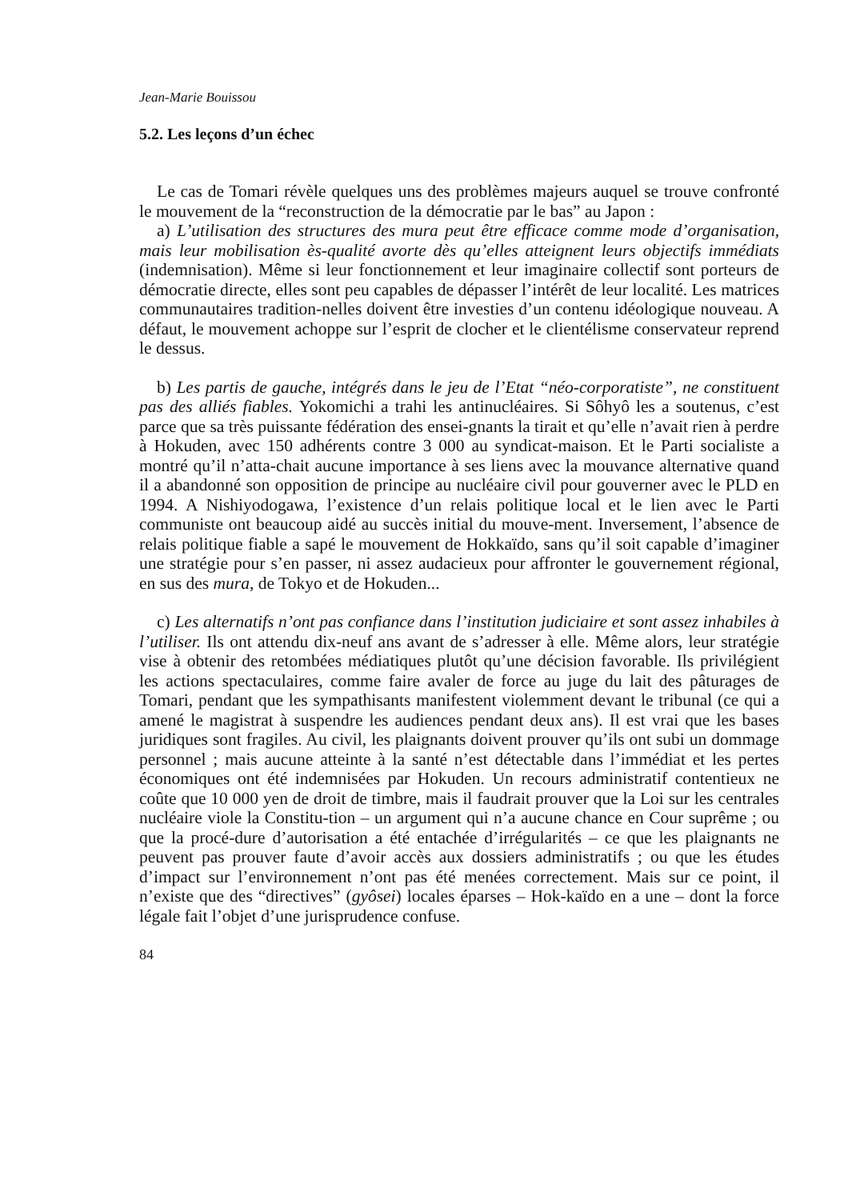Jean-Marie Bouissou
5.2. Les leçons d’un échec
Le cas de Tomari révèle quelques uns des problèmes majeurs auquel se trouve confronté le mouvement de la “reconstruction de la démocratie par le bas” au Japon :
a) L’utilisation des structures des mura peut être efficace comme mode d’organisation, mais leur mobilisation ès-qualité avorte dès qu’elles atteignent leurs objectifs immédiats (indemnisation). Même si leur fonctionnement et leur imaginaire collectif sont porteurs de démocratie directe, elles sont peu capables de dépasser l’intérêt de leur localité. Les matrices communautaires tradition-nelles doivent être investies d’un contenu idéologique nouveau. A défaut, le mouvement achoppe sur l’esprit de clocher et le clientélisme conservateur reprend le dessus.
b) Les partis de gauche, intégrés dans le jeu de l’Etat “néo-corporatiste”, ne constituent pas des alliés fiables. Yokomichi a trahi les antinucléaires. Si Sôhyô les a soutenus, c’est parce que sa très puissante fédération des ensei-gnants la tirait et qu’elle n’avait rien à perdre à Hokuden, avec 150 adhérents contre 3 000 au syndicat-maison. Et le Parti socialiste a montré qu’il n’atta-chait aucune importance à ses liens avec la mouvance alternative quand il a abandonné son opposition de principe au nucléaire civil pour gouverner avec le PLD en 1994. A Nishiyodogawa, l’existence d’un relais politique local et le lien avec le Parti communiste ont beaucoup aidé au succès initial du mouve-ment. Inversement, l’absence de relais politique fiable a sapé le mouvement de Hokkaïdo, sans qu’il soit capable d’imaginer une stratégie pour s’en passer, ni assez audacieux pour affronter le gouvernement régional, en sus des mura, de Tokyo et de Hokuden...
c) Les alternatifs n’ont pas confiance dans l’institution judiciaire et sont assez inhabiles à l’utiliser. Ils ont attendu dix-neuf ans avant de s’adresser à elle. Même alors, leur stratégie vise à obtenir des retombées médiatiques plutôt qu’une décision favorable. Ils privilégient les actions spectaculaires, comme faire avaler de force au juge du lait des pâturages de Tomari, pendant que les sympathisants manifestent violemment devant le tribunal (ce qui a amené le magistrat à suspendre les audiences pendant deux ans). Il est vrai que les bases juridiques sont fragiles. Au civil, les plaignants doivent prouver qu’ils ont subi un dommage personnel ; mais aucune atteinte à la santé n’est détectable dans l’immédiat et les pertes économiques ont été indemnisées par Hokuden. Un recours administratif contentieux ne coûte que 10 000 yen de droit de timbre, mais il faudrait prouver que la Loi sur les centrales nucléaire viole la Constitu-tion – un argument qui n’a aucune chance en Cour suprême ; ou que la procé-dure d’autorisation a été entachée d’irrégularités – ce que les plaignants ne peuvent pas prouver faute d’avoir accès aux dossiers administratifs ; ou que les études d’impact sur l’environnement n’ont pas été menées correctement. Mais sur ce point, il n’existe que des “directives” (gyôsei) locales éparses – Hok-kaïdo en a une – dont la force légale fait l’objet d’une jurisprudence confuse.
84